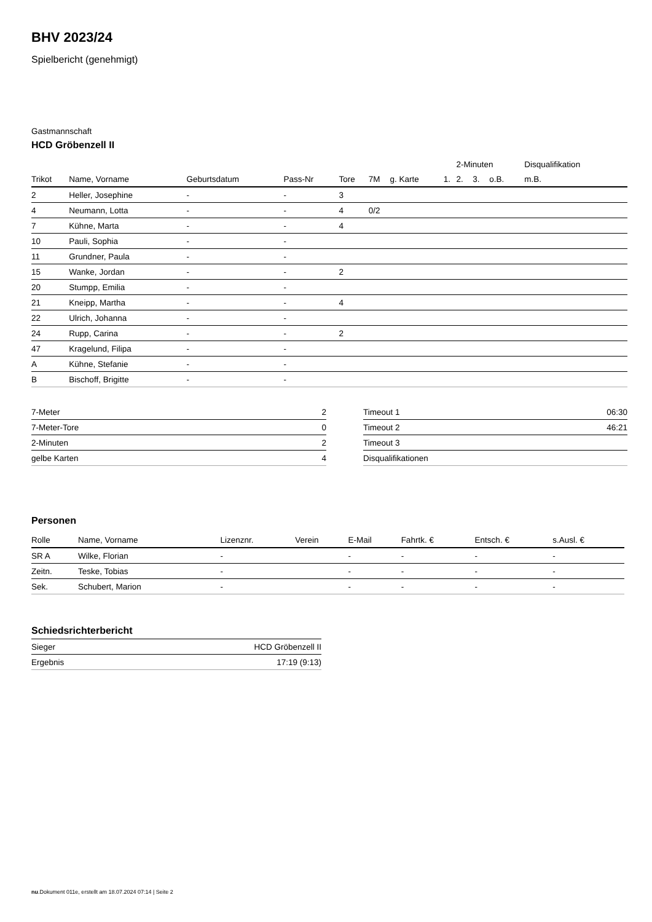BHV 2023/24
Spielbericht (genehmigt)
Gastmannschaft
HCD Gröbenzell II
| | | | | | | | | 2-Minuten | | | Disqualifikation |
| --- | --- | --- | --- | --- | --- | --- | --- | --- | --- | --- | --- |
| Trikot | Name, Vorname | Geburtsdatum | Pass-Nr | Tore | 7M | g. Karte | 1. | 2. | 3. | o.B. | m.B. |
| 2 | Heller, Josephine | - | - | 3 | | | | | | | |
| 4 | Neumann, Lotta | - | - | 4 | 0/2 | | | | | | |
| 7 | Kühne, Marta | - | - | 4 | | | | | | | |
| 10 | Pauli, Sophia | - | - | | | | | | | | |
| 11 | Grundner, Paula | - | - | | | | | | | | |
| 15 | Wanke, Jordan | - | - | 2 | | | | | | | |
| 20 | Stumpp, Emilia | - | - | | | | | | | | |
| 21 | Kneipp, Martha | - | - | 4 | | | | | | | |
| 22 | Ulrich, Johanna | - | - | | | | | | | | |
| 24 | Rupp, Carina | - | - | 2 | | | | | | | |
| 47 | Kragelund, Filipa | - | - | | | | | | | | |
| A | Kühne, Stefanie | - | - | | | | | | | | |
| B | Bischoff, Brigitte | - | - | | | | | | | | |
| 7-Meter | 2 |
| 7-Meter-Tore | 0 |
| 2-Minuten | 2 |
| gelbe Karten | 4 |
| Timeout 1 | 06:30 |
| Timeout 2 | 46:21 |
| Timeout 3 | |
| Disqualifikationen | |
Personen
| Rolle | Name, Vorname | Lizenznr. | Verein | E-Mail | Fahrtk. € | Entsch. € | s.Ausl. € |
| --- | --- | --- | --- | --- | --- | --- | --- |
| SR A | Wilke, Florian | - | | - | - | - | - |
| Zeitn. | Teske, Tobias | - | | - | - | - | - |
| Sek. | Schubert, Marion | - | | - | - | - | - |
Schiedsrichterbericht
| Sieger | HCD Gröbenzell II |
| Ergebnis | 17:19 (9:13) |
nu.Dokument 011e, erstellt am 18.07.2024 07:14 | Seite 2